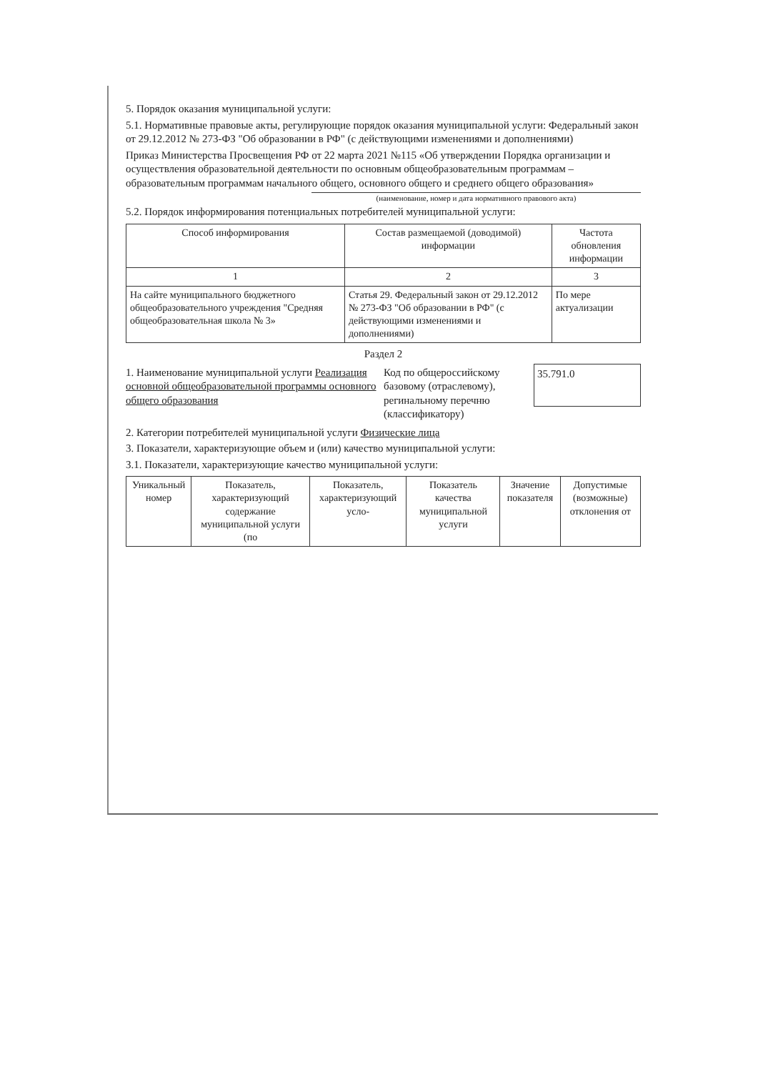5. Порядок оказания муниципальной услуги:
5.1. Нормативные правовые акты, регулирующие порядок оказания муниципальной услуги: Федеральный закон от 29.12.2012 № 273-ФЗ "Об образовании в РФ" (с действующими изменениями и дополнениями)
Приказ Министерства Просвещения РФ от 22 марта 2021 №115 «Об утверждении Порядка организации и осуществления образовательной деятельности по основным общеобразовательным программам – образовательным программам начального общего, основного общего и среднего общего образования»
(наименование, номер и дата нормативного правового акта)
5.2. Порядок информирования потенциальных потребителей муниципальной услуги:
| Способ информирования | Состав размещаемой (доводимой) информации | Частота обновления информации |
| --- | --- | --- |
| 1 | 2 | 3 |
| На сайте муниципального бюджетного общеобразовательного учреждения "Средняя общеобразовательная школа № 3» | Статья 29. Федеральный закон от 29.12.2012 № 273-ФЗ "Об образовании в РФ" (с действующими изменениями и дополнениями) | По мере актуализации |
Раздел 2
1. Наименование муниципальной услуги Реализация основной общеобразовательной программы основного общего образования
Код по общероссийскому базовому (отраслевому), регинальному перечню (классификатору)
35.791.0
2. Категории потребителей муниципальной услуги Физические лица
3. Показатели, характеризующие объем и (или) качество муниципальной услуги:
3.1. Показатели, характеризующие качество муниципальной услуги:
| Уникальный номер | Показатель, характеризующий содержание муниципальной услуги (по | Показатель, характеризующий усло- | Показатель качества муниципальной услуги | Значение показателя | Допустимые (возможные) отклонения от |
| --- | --- | --- | --- | --- | --- |